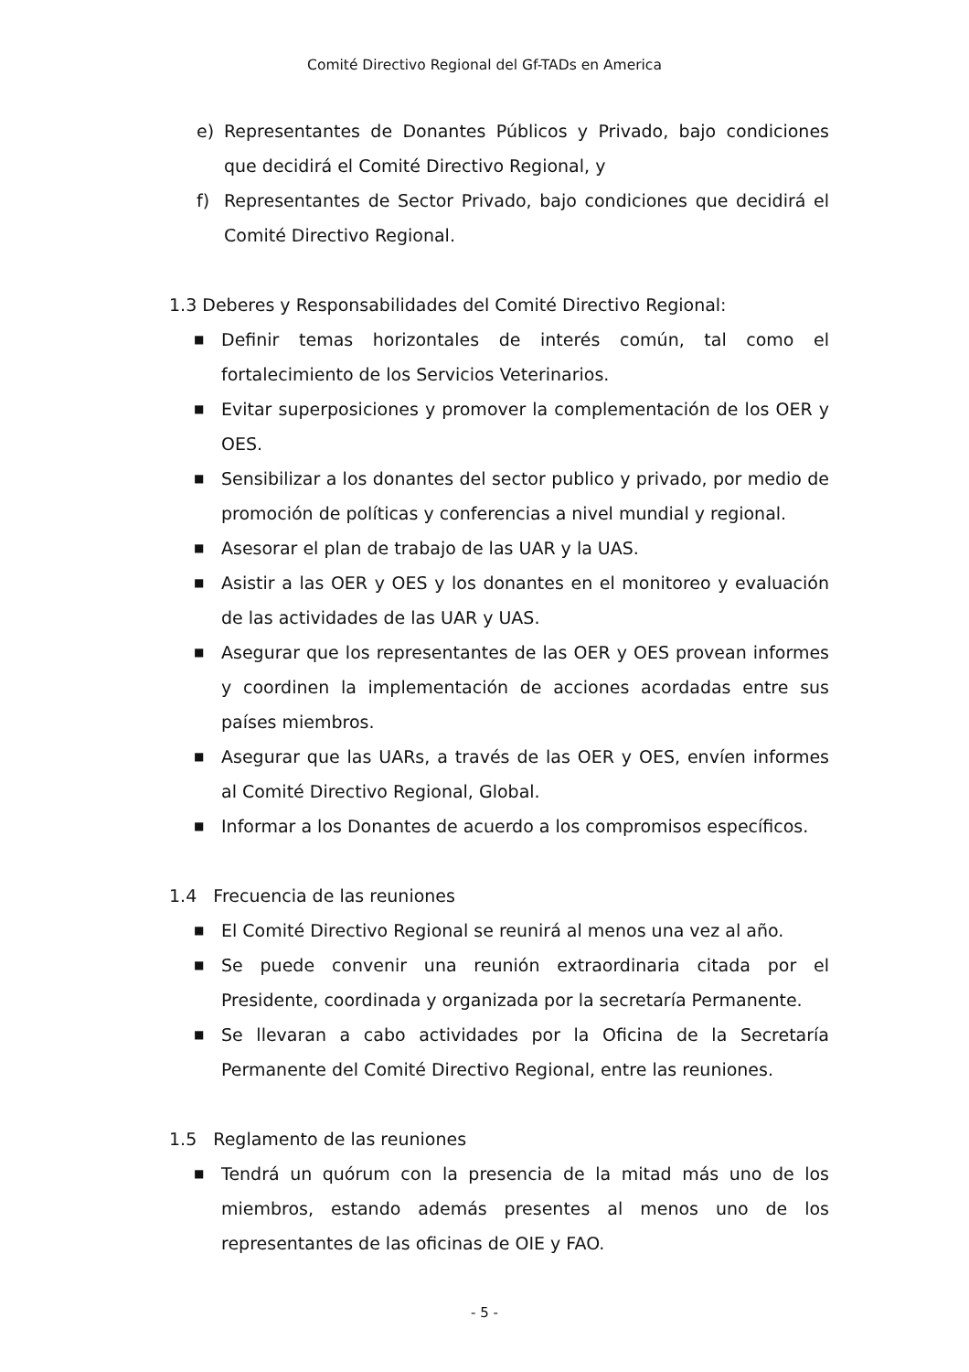Comité Directivo Regional del Gf-TADs en America
e) Representantes de Donantes Públicos y Privado, bajo condiciones que decidirá el Comité Directivo Regional, y
f) Representantes de Sector Privado, bajo condiciones que decidirá el Comité Directivo Regional.
1.3 Deberes y Responsabilidades del Comité Directivo Regional:
■ Definir temas horizontales de interés común, tal como el fortalecimiento de los Servicios Veterinarios.
■ Evitar superposiciones y promover la complementación de los OER y OES.
■ Sensibilizar a los donantes del sector publico y privado, por medio de promoción de políticas y conferencias a nivel mundial y regional.
■ Asesorar el plan de trabajo de las UAR y la UAS.
■ Asistir a las OER y OES y los donantes en el monitoreo y evaluación de las actividades de las UAR y UAS.
■ Asegurar que los representantes de las OER y OES provean informes y coordinen la implementación de acciones acordadas entre sus países miembros.
■ Asegurar que las UARs, a través de las OER y OES, envíen informes al Comité Directivo Regional, Global.
■ Informar a los Donantes de acuerdo a los compromisos específicos.
1.4 Frecuencia de las reuniones
■ El Comité Directivo Regional se reunirá al menos una vez al año.
■ Se puede convenir una reunión extraordinaria citada por el Presidente, coordinada y organizada por la secretaría Permanente.
■ Se llevaran a cabo actividades por la Oficina de la Secretaría Permanente del Comité Directivo Regional, entre las reuniones.
1.5 Reglamento de las reuniones
■ Tendrá un quórum con la presencia de la mitad más uno de los miembros, estando además presentes al menos uno de los representantes de las oficinas de OIE y FAO.
- 5 -